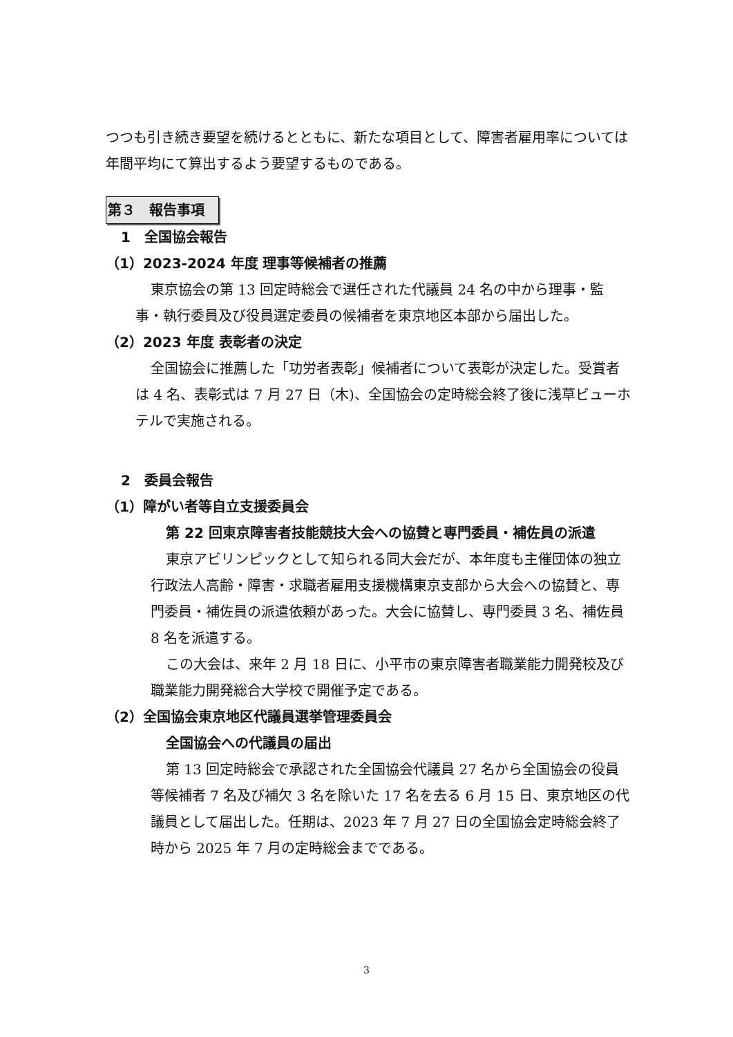つつも引き続き要望を続けるとともに、新たな項目として、障害者雇用率については年間平均にて算出するよう要望するものである。
第３　報告事項
1　全国協会報告
（1）2023-2024 年度 理事等候補者の推薦
東京協会の第 13 回定時総会で選任された代議員 24 名の中から理事・監事・執行委員及び役員選定委員の候補者を東京地区本部から届出した。
（2）2023 年度 表彰者の決定
全国協会に推薦した「功労者表彰」候補者について表彰が決定した。受賞者は 4 名、表彰式は 7 月 27 日（木)、全国協会の定時総会終了後に浅草ビューホテルで実施される。
2　委員会報告
（1）障がい者等自立支援委員会
第 22 回東京障害者技能競技大会への協賛と専門委員・補佐員の派遣
東京アビリンピックとして知られる同大会だが、本年度も主催団体の独立行政法人高齢・障害・求職者雇用支援機構東京支部から大会への協賛と、専門委員・補佐員の派遣依頼があった。大会に協賛し、専門委員 3 名、補佐員 8 名を派遣する。
この大会は、来年 2 月 18 日に、小平市の東京障害者職業能力開発校及び職業能力開発総合大学校で開催予定である。
（2）全国協会東京地区代議員選挙管理委員会
全国協会への代議員の届出
第 13 回定時総会で承認された全国協会代議員 27 名から全国協会の役員等候補者 7 名及び補欠 3 名を除いた 17 名を去る 6 月 15 日、東京地区の代議員として届出した。任期は、2023 年 7 月 27 日の全国協会定時総会終了時から 2025 年 7 月の定時総会までである。
3